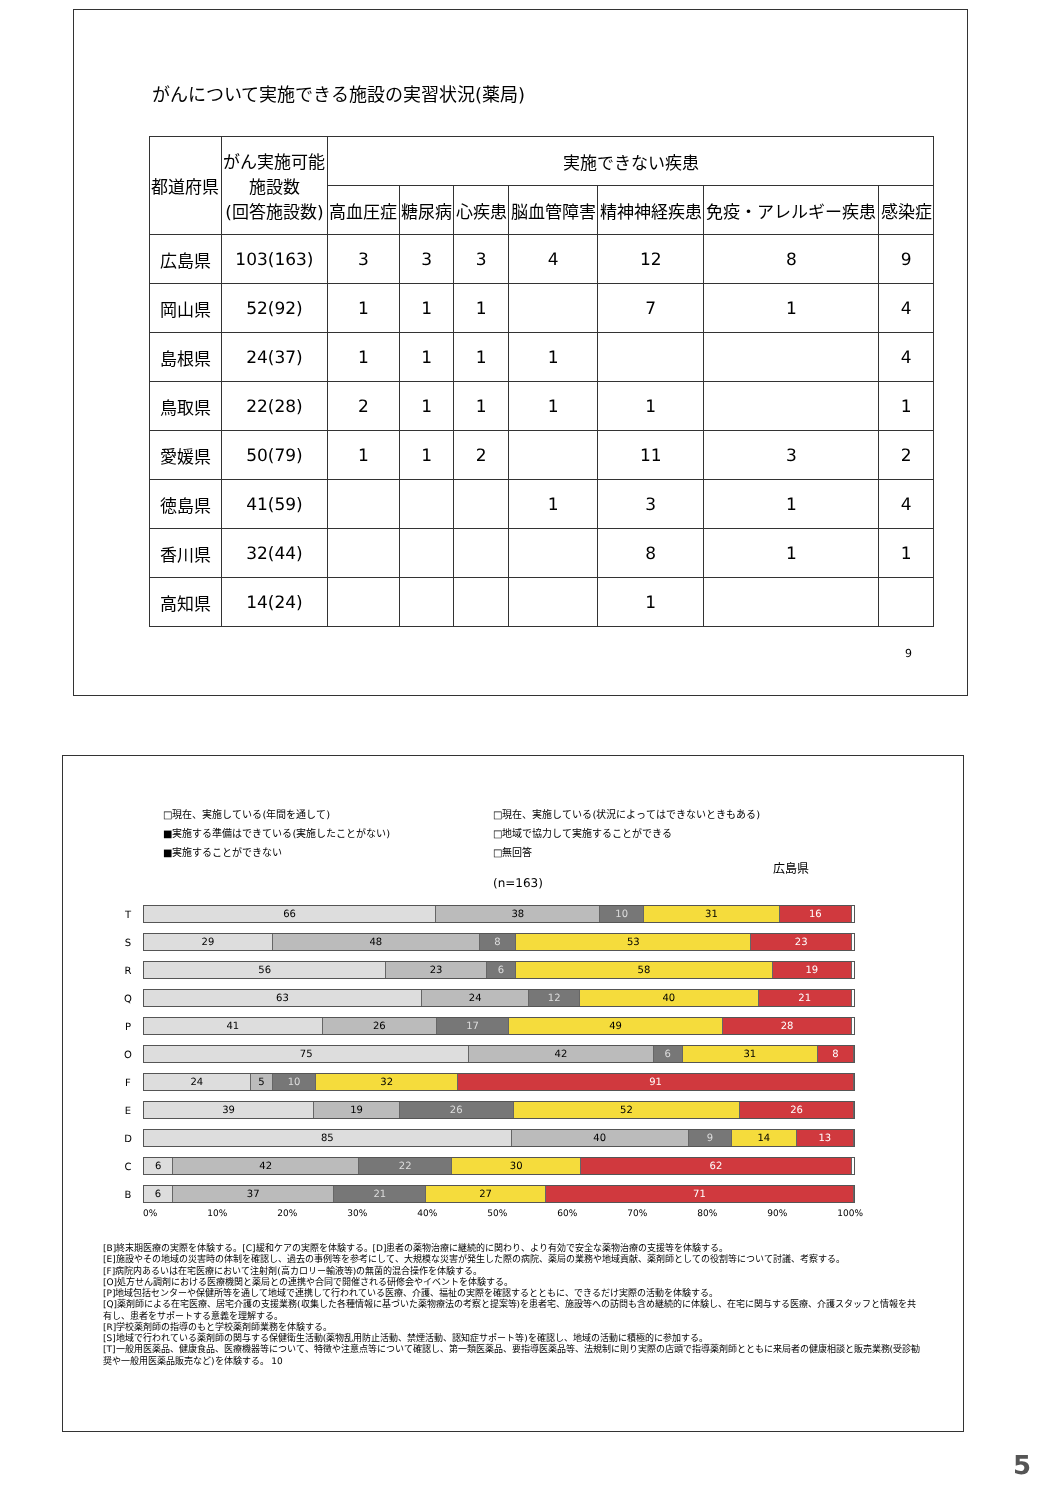がんについて実施できる施設の実習状況(薬局)
| 都道府県 | がん実施可能 施設数 (回答施設数) | 実施できない疾患 | | | | | | |
| --- | --- | --- | --- | --- | --- | --- | --- | --- |
| | | 高血圧症 | 糖尿病 | 心疾患 | 脳血管障害 | 精神神経疾患 | 免疫・アレルギー疾患 | 感染症 |
| 広島県 | 103(163) | 3 | 3 | 3 | 4 | 12 | 8 | 9 |
| 岡山県 | 52(92) | 1 | 1 | 1 | | 7 | 1 | 4 |
| 島根県 | 24(37) | 1 | 1 | 1 | 1 | | | 4 |
| 鳥取県 | 22(28) | 2 | 1 | 1 | 1 | 1 | | 1 |
| 愛媛県 | 50(79) | 1 | 1 | 2 | | 11 | 3 | 2 |
| 徳島県 | 41(59) | | | | 1 | 3 | 1 | 4 |
| 香川県 | 32(44) | | | | | 8 | 1 | 1 |
| 高知県 | 14(24) | | | | | 1 | | |
9
□現在、実施している(年間を通して) □現在、実施している(状況によってはできないときもある) ■実施する準備はできている(実施したことがない) □地域で協力して実施することができる ■実施することができない □無回答 広島県(n=163)
T
66 38 10 31 16
S
29 48 8 53 23
R
56 23 6 58 19
Q
63 24 12 40 21
P
41 26 17 49 28
O
75 42 6 31 8
F
24 5 10 32 91
E
39 19 26 52 26
D
85 40 9 14 13
C
6 42 22 30 62
B
6 37 21 27 71
0% 10% 20% 30% 40% 50% 60% 70% 80% 90% 100%
[B]終末期医療の実際を体験する。[C]緩和ケアの実際を体験する。[D]患者の薬物治療に継続的に関わり、より有効で安全な薬物治療の支援等を体験する。
[E]施設やその地域の災害時の体制を確認し、過去の事例等を参考にして、大規模な災害が発生した際の病院、薬局の業務や地域貢献、薬剤師としての役割等について討議、考察する。
[F]病院内あるいは在宅医療において注射剤(高カロリー輸液等)の無菌的混合操作を体験する。
[O]処方せん調剤における医療機関と薬局との連携や合同で開催される研修会やイベントを体験する。
[P]地域包括センターや保健所等を通して地域で連携して行われている医療、介護、福祉の実際を確認するとともに、できるだけ実際の活動を体験する。
[Q]薬剤師による在宅医療、居宅介護の支援業務(収集した各種情報に基づいた薬物療法の考察と提案等)を患者宅、施設等への訪問も含め継続的に体験し、在宅に関与する医療、介護スタッフと情報を共有し、患者をサポートする意義を理解する。
[R]学校薬剤師の指導のもと学校薬剤師業務を体験する。
[S]地域で行われている薬剤師の関与する保健衛生活動(薬物乱用防止活動、禁煙活動、認知症サポート等)を確認し、地域の活動に積極的に参加する。
[T]一般用医薬品、健康食品、医療機器等について、特徴や注意点等について確認し、第一類医薬品、要指導医薬品等、法規制に則り実際の店頭で指導薬剤師とともに来局者の健康相談と販売業務(受診勧奨や一般用医薬品販売など)を体験する。 10
5